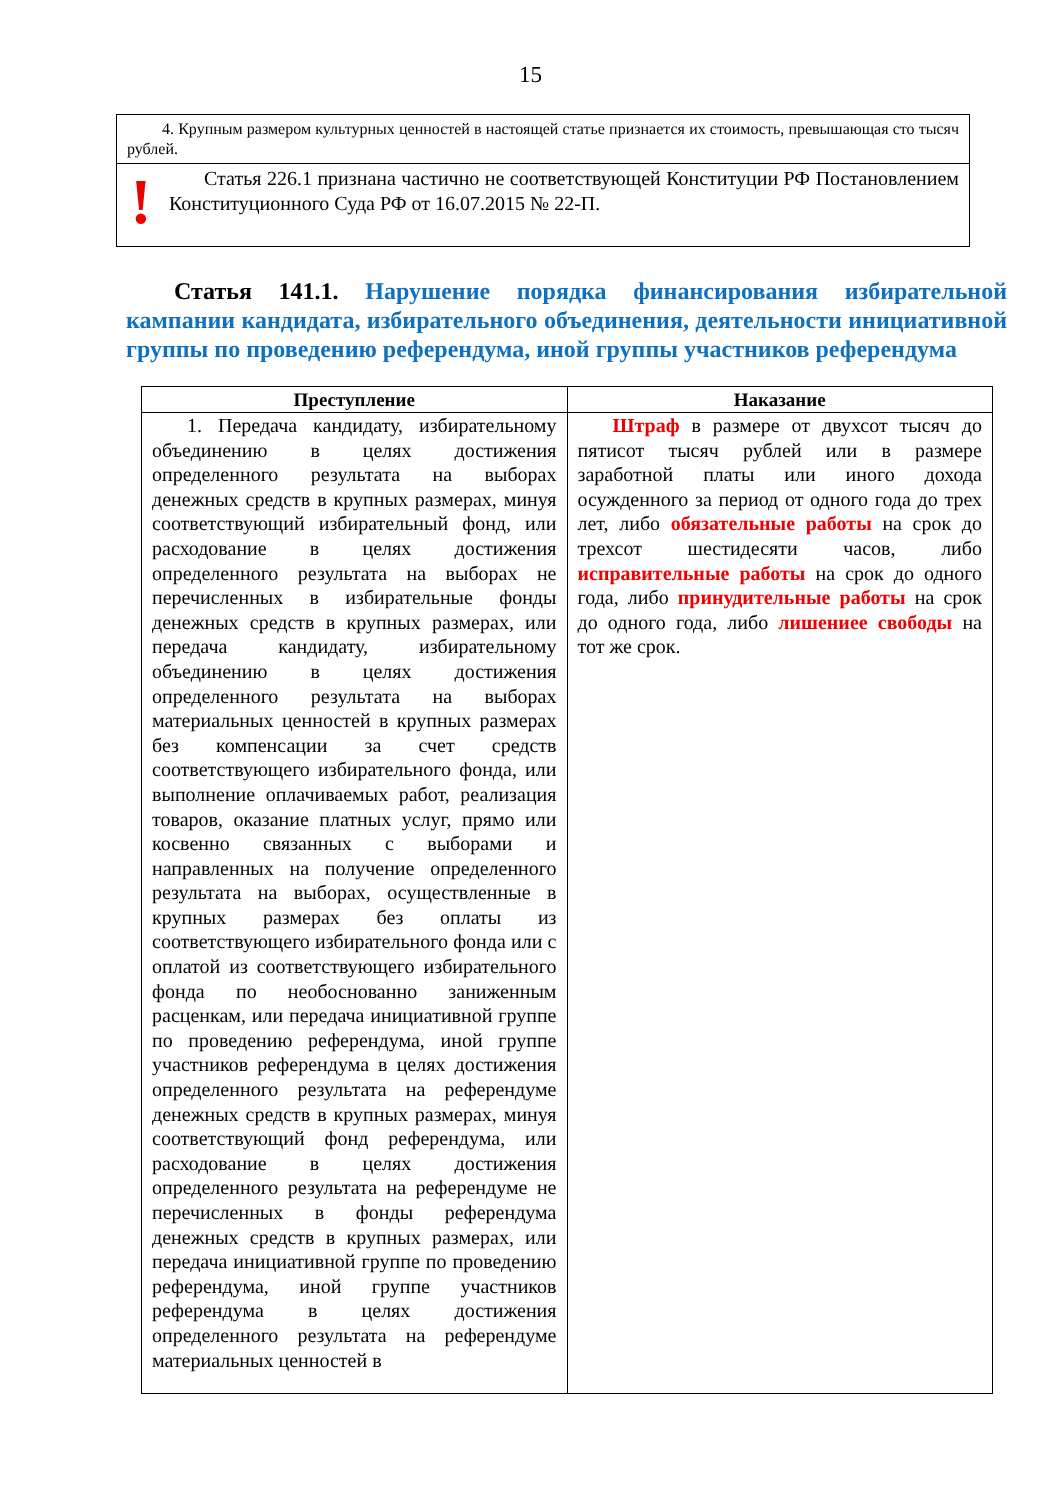15
4. Крупным размером культурных ценностей в настоящей статье признается их стоимость, превышающая сто тысяч рублей.
!
Статья 226.1 признана частично не соответствующей Конституции РФ Постановлением Конституционного Суда РФ от 16.07.2015 № 22-П.
Статья 141.1. Нарушение порядка финансирования избирательной кампании кандидата, избирательного объединения, деятельности инициативной группы по проведению референдума, иной группы участников референдума
| Преступление | Наказание |
| --- | --- |
| 1. Передача кандидату, избирательному объединению в целях достижения определенного результата на выборах денежных средств в крупных размерах, минуя соответствующий избирательный фонд, или расходование в целях достижения определенного результата на выборах не перечисленных в избирательные фонды денежных средств в крупных размерах, или передача кандидату, избирательному объединению в целях достижения определенного результата на выборах материальных ценностей в крупных размерах без компенсации за счет средств соответствующего избирательного фонда, или выполнение оплачиваемых работ, реализация товаров, оказание платных услуг, прямо или косвенно связанных с выборами и направленных на получение определенного результата на выборах, осуществленные в крупных размерах без оплаты из соответствующего избирательного фонда или с оплатой из соответствующего избирательного фонда по необоснованно заниженным расценкам, или передача инициативной группе по проведению референдума, иной группе участников референдума в целях достижения определенного результата на референдуме денежных средств в крупных размерах, минуя соответствующий фонд референдума, или расходование в целях достижения определенного результата на референдуме не перечисленных в фонды референдума денежных средств в крупных размерах, или передача инициативной группе по проведению референдума, иной группе участников референдума в целях достижения определенного результата на референдуме материальных ценностей в | Штраф в размере от двухсот тысяч до пятисот тысяч рублей или в размере заработной платы или иного дохода осужденного за период от одного года до трех лет, либо обязательные работы на срок до трехсот шестидесяти часов, либо исправительные работы на срок до одного года, либо принудительные работы на срок до одного года, либо лишениее свободы на тот же срок. |